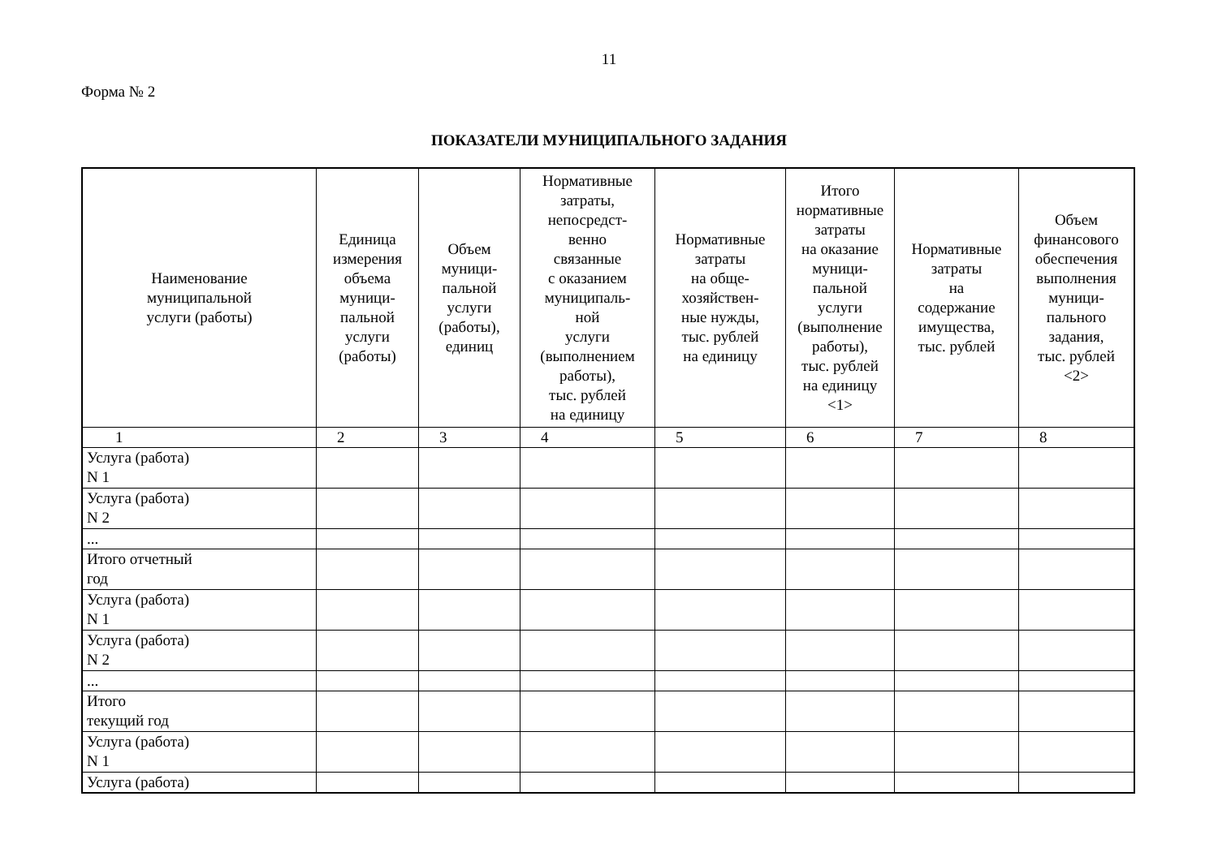11
Форма № 2
ПОКАЗАТЕЛИ МУНИЦИПАЛЬНОГО ЗАДАНИЯ
| Наименование муниципальной услуги (работы) | Единица измерения объема муници- пальной услуги (работы) | Объем муници- пальной услуги (работы), единиц | Нормативные затраты, непосредст- венно связанные с оказанием муниципаль- ной услуги (выполнением работы), тыс. рублей на единицу | Нормативные затраты на обще- хозяйствен- ные нужды, тыс. рублей на единицу | Итого нормативные затраты на оказание муници- пальной услуги (выполнение работы), тыс. рублей на единицу <1> | Нормативные затраты на содержание имущества, тыс. рублей | Объем финансового обеспечения выполнения муници- пального задания, тыс. рублей <2> |
| --- | --- | --- | --- | --- | --- | --- | --- |
| 1 | 2 | 3 | 4 | 5 | 6 | 7 | 8 |
| Услуга (работа) N 1 | | | | | | | |
| Услуга (работа) N 2 | | | | | | | |
| ... | | | | | | | |
| Итого отчетный год | | | | | | | |
| Услуга (работа) N 1 | | | | | | | |
| Услуга (работа) N 2 | | | | | | | |
| ... | | | | | | | |
| Итого текущий год | | | | | | | |
| Услуга (работа) N 1 | | | | | | | |
| Услуга (работа) | | | | | | | |